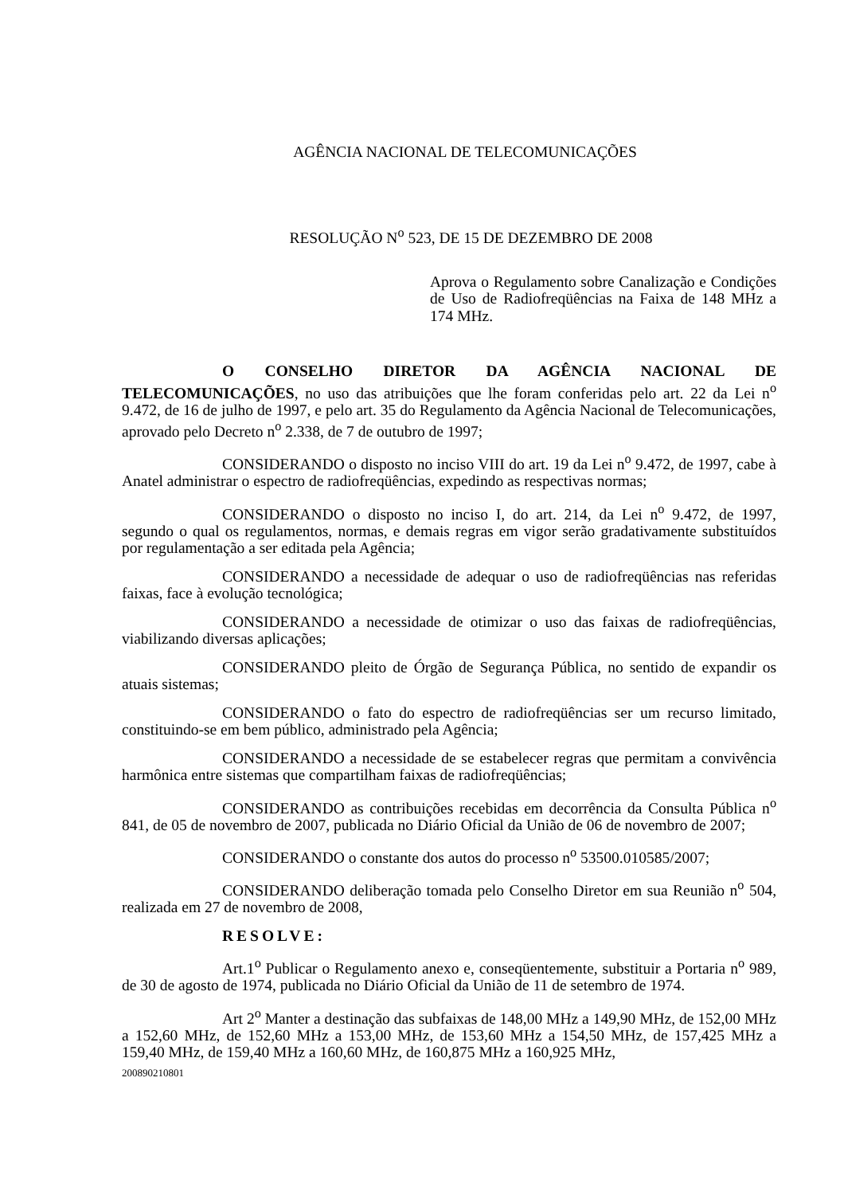AGÊNCIA NACIONAL DE TELECOMUNICAÇÕES
RESOLUÇÃO N<sup>o</sup> 523, DE 15 DE DEZEMBRO DE 2008
Aprova o Regulamento sobre Canalização e Condições de Uso de Radiofreqüências na Faixa de 148 MHz a 174 MHz.
O CONSELHO DIRETOR DA AGÊNCIA NACIONAL DE TELECOMUNICAÇÕES, no uso das atribuições que lhe foram conferidas pelo art. 22 da Lei n<sup>o</sup> 9.472, de 16 de julho de 1997, e pelo art. 35 do Regulamento da Agência Nacional de Telecomunicações, aprovado pelo Decreto n<sup>o</sup> 2.338, de 7 de outubro de 1997;
CONSIDERANDO o disposto no inciso VIII do art. 19 da Lei n<sup>o</sup> 9.472, de 1997, cabe à Anatel administrar o espectro de radiofreqüências, expedindo as respectivas normas;
CONSIDERANDO o disposto no inciso I, do art. 214, da Lei n<sup>o</sup> 9.472, de 1997, segundo o qual os regulamentos, normas, e demais regras em vigor serão gradativamente substituídos por regulamentação a ser editada pela Agência;
CONSIDERANDO a necessidade de adequar o uso de radiofreqüências nas referidas faixas, face à evolução tecnológica;
CONSIDERANDO a necessidade de otimizar o uso das faixas de radiofreqüências, viabilizando diversas aplicações;
CONSIDERANDO pleito de Órgão de Segurança Pública, no sentido de expandir os atuais sistemas;
CONSIDERANDO o fato do espectro de radiofreqüências ser um recurso limitado, constituindo-se em bem público, administrado pela Agência;
CONSIDERANDO a necessidade de se estabelecer regras que permitam a convivência harmônica entre sistemas que compartilham faixas de radiofreqüências;
CONSIDERANDO as contribuições recebidas em decorrência da Consulta Pública n<sup>o</sup> 841, de 05 de novembro de 2007, publicada no Diário Oficial da União de 06 de novembro de 2007;
CONSIDERANDO o constante dos autos do processo n<sup>o</sup> 53500.010585/2007;
CONSIDERANDO deliberação tomada pelo Conselho Diretor em sua Reunião n<sup>o</sup> 504, realizada em 27 de novembro de 2008,
RESOLVE:
Art.1<sup>o</sup> Publicar o Regulamento anexo e, conseqüentemente, substituir a Portaria n<sup>o</sup> 989, de 30 de agosto de 1974, publicada no Diário Oficial da União de 11 de setembro de 1974.
Art 2<sup>o</sup> Manter a destinação das subfaixas de 148,00 MHz a 149,90 MHz, de 152,00 MHz a 152,60 MHz, de 152,60 MHz a 153,00 MHz, de 153,60 MHz a 154,50 MHz, de 157,425 MHz a 159,40 MHz, de 159,40 MHz a 160,60 MHz, de 160,875 MHz a 160,925 MHz,
200890210801